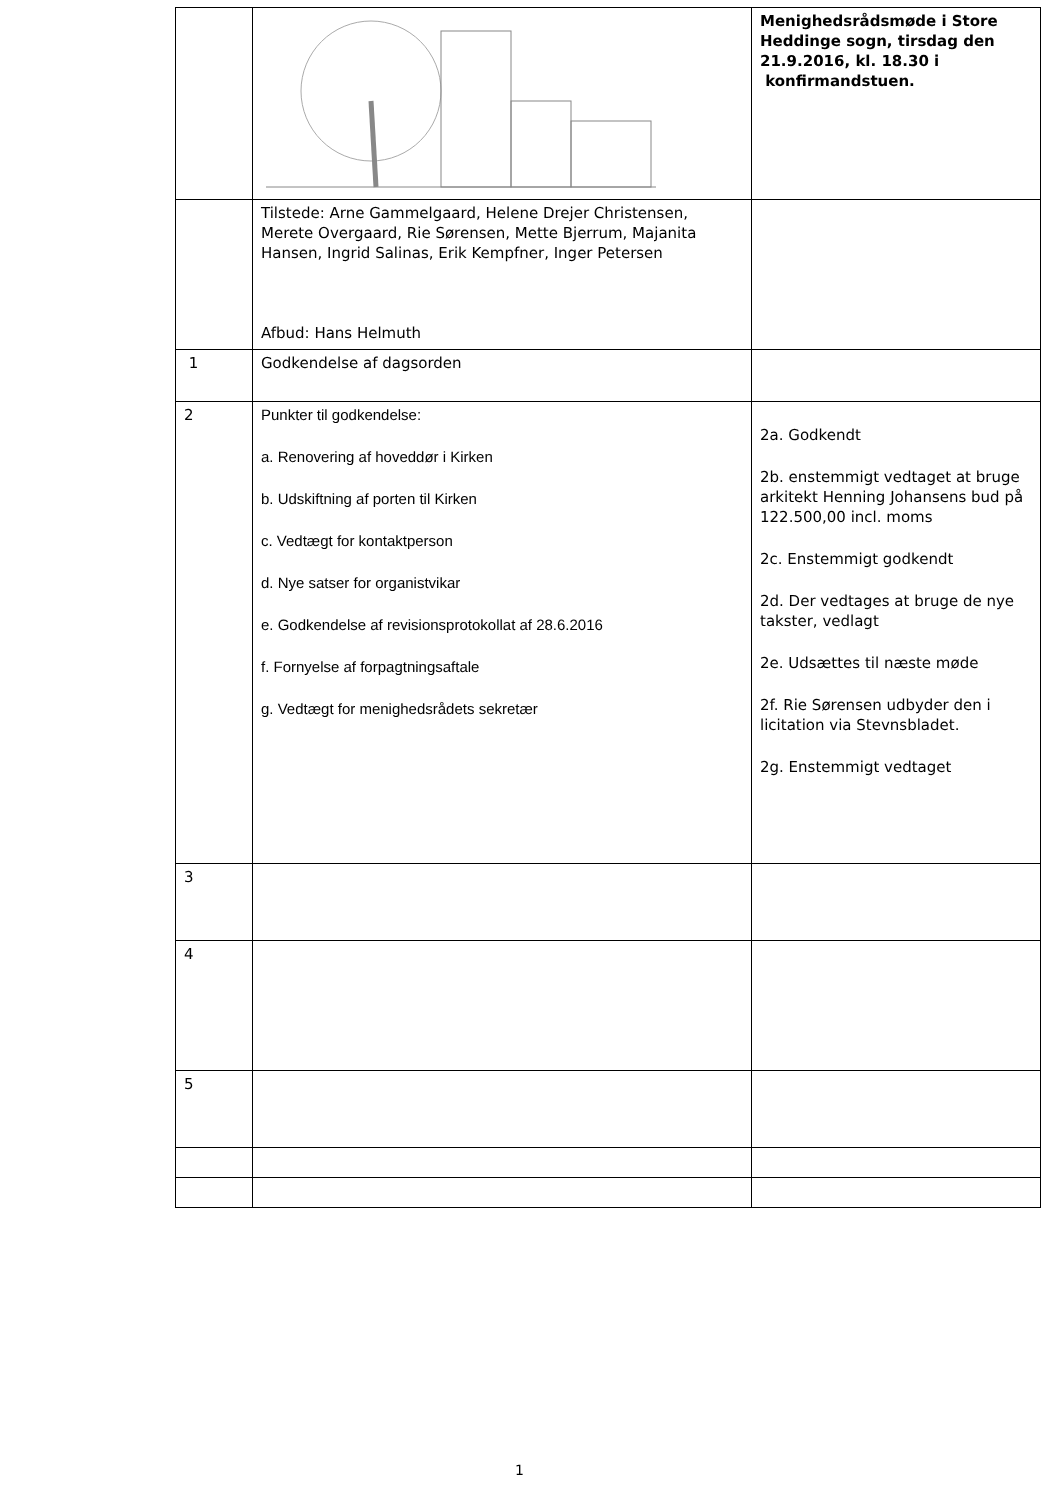| | | Menighedsrådsmøde i Store Heddinge sogn, tirsdag den 21.9.2016, kl. 18.30 i konfirmandstuen. |
| | Tilstede: Arne Gammelgaard, Helene Drejer Christensen, Merete Overgaard, Rie Sørensen, Mette Bjerrum, Majanita Hansen, Ingrid Salinas, Erik Kempfner, Inger Petersen Afbud: Hans Helmuth | |
| 1 | Godkendelse af dagsorden | |
| 2 | Punkter til godkendelse: a. Renovering af hoveddør i Kirken b. Udskiftning af porten til Kirken c. Vedtægt for kontaktperson d. Nye satser for organistvikar e. Godkendelse af revisionsprotokollat af 28.6.2016 f. Fornyelse af forpagtningsaftale g. Vedtægt for menighedsrådets sekretær | 2a. Godkendt 2b. enstemmigt vedtaget at bruge arkitekt Henning Johansens bud på 122.500,00 incl. moms 2c. Enstemmigt godkendt 2d. Der vedtages at bruge de nye takster, vedlagt 2e. Udsættes til næste møde 2f. Rie Sørensen udbyder den i licitation via Stevnsbladet. 2g. Enstemmigt vedtaget |
| 3 | | |
| 4 | | |
| 5 | | |
1